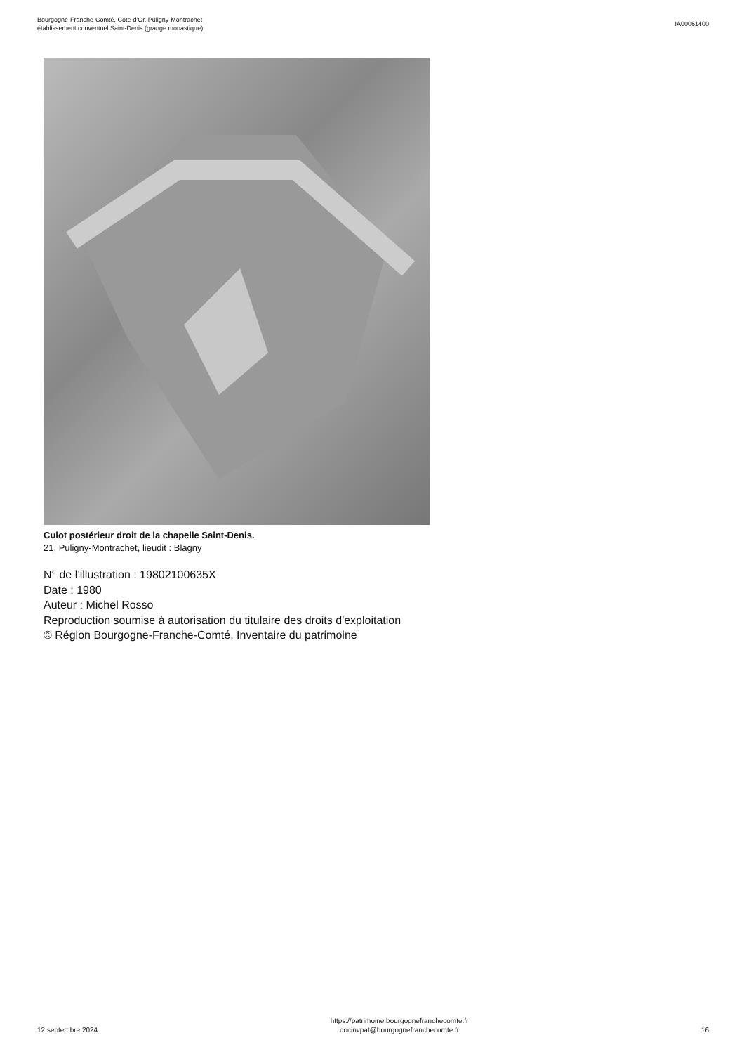Bourgogne-Franche-Comté, Côte-d'Or, Puligny-Montrachet
établissement conventuel Saint-Denis (grange monastique)
IA00061400
Culot postérieur droit de la chapelle Saint-Denis.
21, Puligny-Montrachet, lieudit : Blagny
N° de l’illustration : 19802100635X
Date : 1980
Auteur : Michel Rosso
Reproduction soumise à autorisation du titulaire des droits d'exploitation
© Région Bourgogne-Franche-Comté, Inventaire du patrimoine
12 septembre 2024
https://patrimoine.bourgognefranchecomte.fr
docinvpat@bourgognefranchecomte.fr
16